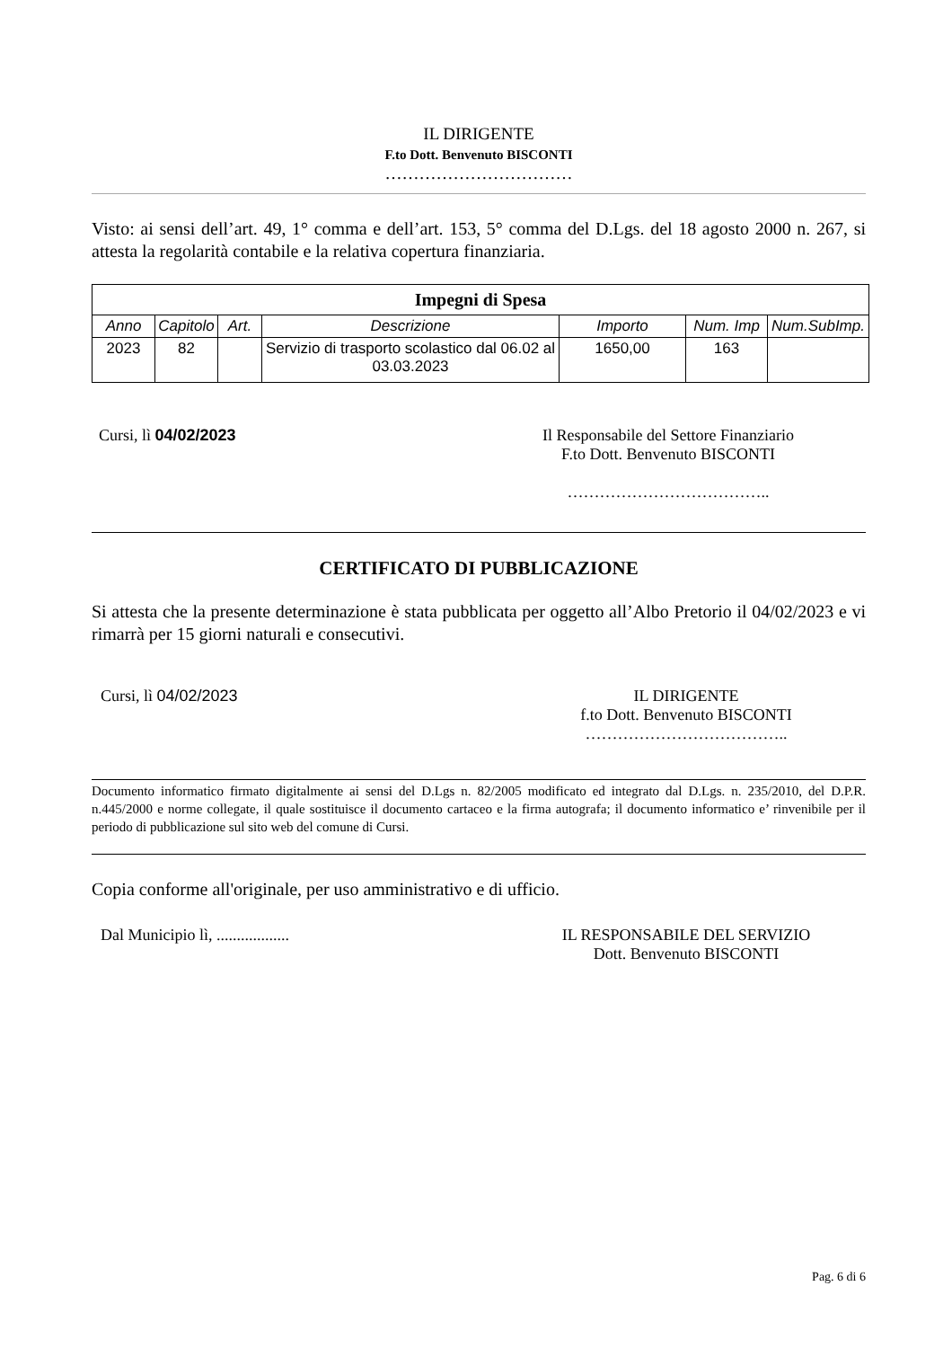IL DIRIGENTE
F.to Dott. Benvenuto BISCONTI
……………………………
Visto: ai sensi dell’art. 49, 1° comma e dell’art. 153, 5° comma del D.Lgs. del 18 agosto 2000 n. 267, si attesta la regolarità contabile e la relativa copertura finanziaria.
| Impegni di Spesa | | | | | | |
| --- | --- | --- | --- | --- | --- | --- |
| Anno | Capitolo | Art. | Descrizione | Importo | Num. Imp | Num.SubImp. |
| 2023 | 82 | | Servizio di trasporto scolastico dal 06.02 al 03.03.2023 | 1650,00 | 163 | |
Cursi, lì 04/02/2023 Il Responsabile del Settore Finanziario
F.to Dott. Benvenuto BISCONTI
………………………………..
CERTIFICATO DI PUBBLICAZIONE
Si attesta che la presente determinazione è stata pubblicata per oggetto all’Albo Pretorio il 04/02/2023 e vi rimarrà per 15 giorni naturali e consecutivi.
Cursi, lì 04/02/2023 IL DIRIGENTE
f.to Dott. Benvenuto BISCONTI
………………………………..
Documento informatico firmato digitalmente ai sensi del D.Lgs n. 82/2005 modificato ed integrato dal D.Lgs. n. 235/2010, del D.P.R. n.445/2000 e norme collegate, il quale sostituisce il documento cartaceo e la firma autografa; il documento informatico e’ rinvenibile per il periodo di pubblicazione sul sito web del comune di Cursi.
Copia conforme all'originale, per uso amministrativo e di ufficio.
Dal Municipio lì, .................. IL RESPONSABILE DEL SERVIZIO
Dott. Benvenuto BISCONTI
Pag. 6 di 6